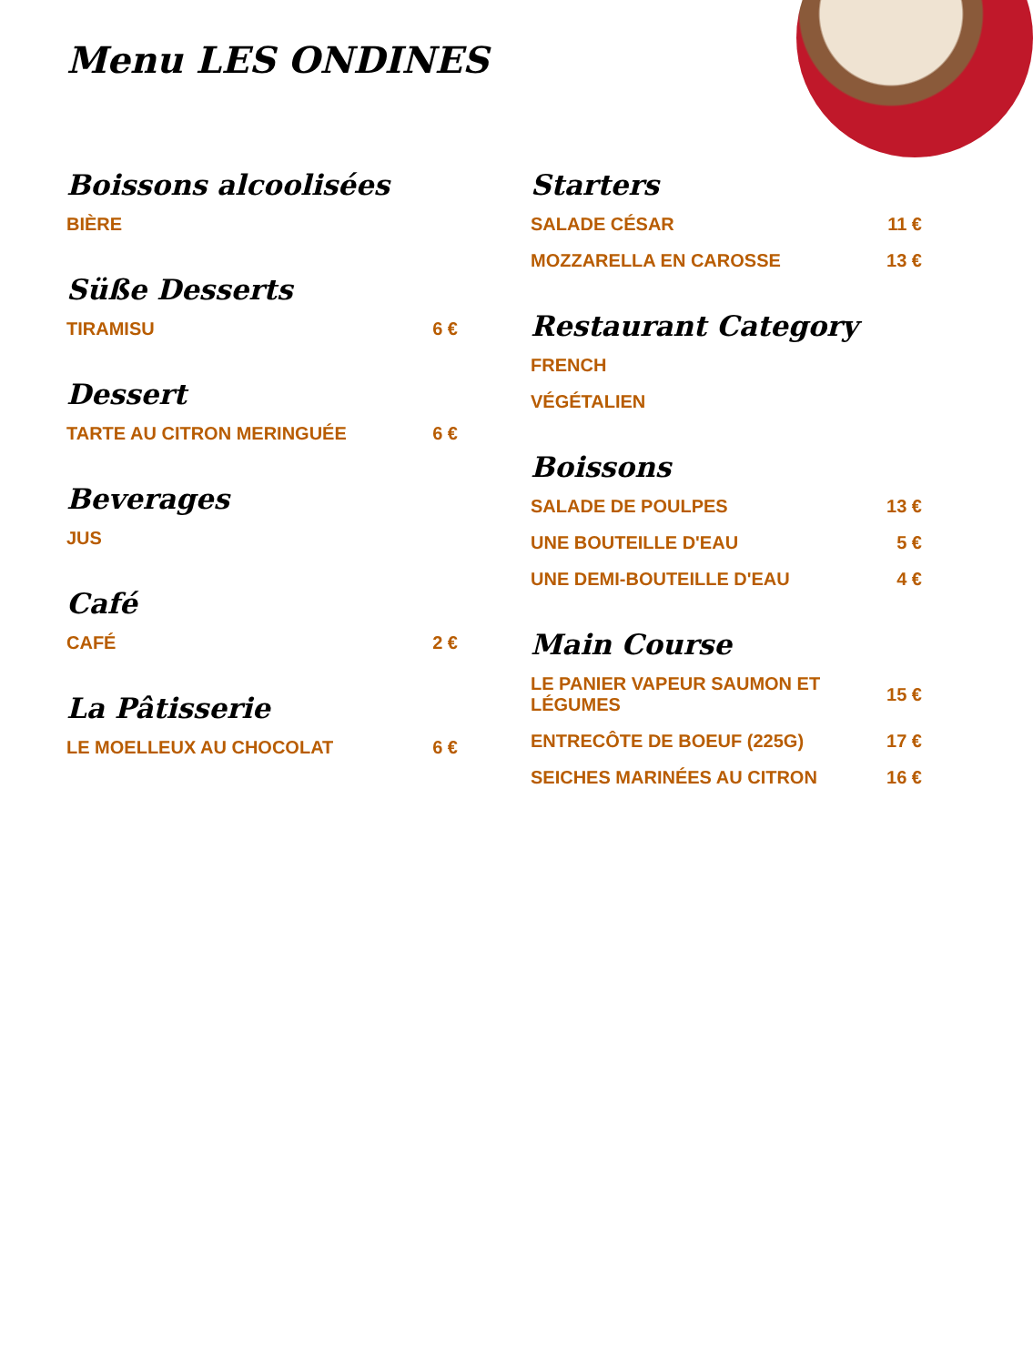Menu LES ONDINES
Boissons alcoolisées
BIÈRE
Süße Desserts
TIRAMISU 6 €
Dessert
TARTE AU CITRON MERINGUÉE 6 €
Beverages
JUS
Café
CAFÉ 2 €
La Pâtisserie
LE MOELLEUX AU CHOCOLAT 6 €
Starters
SALADE CÉSAR 11 €
MOZZARELLA EN CAROSSE 13 €
Restaurant Category
FRENCH
VÉGÉTALIEN
Boissons
SALADE DE POULPES 13 €
UNE BOUTEILLE D'EAU 5 €
UNE DEMI-BOUTEILLE D'EAU 4 €
Main Course
LE PANIER VAPEUR SAUMON ET LÉGUMES 15 €
ENTRECÔTE DE BOEUF (225G) 17 €
SEICHES MARINÉES AU CITRON 16 €